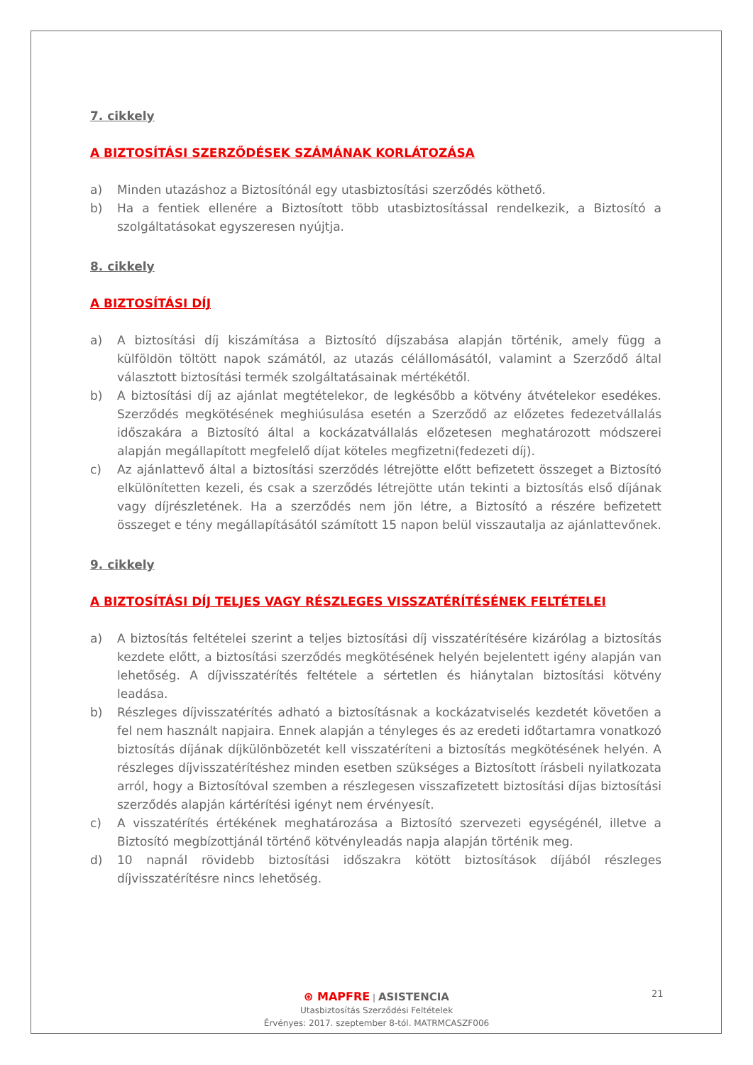7. cikkely
A BIZTOSÍTÁSI SZERZŐDÉSEK SZÁMÁNAK KORLÁTOZÁSA
a) Minden utazáshoz a Biztosítónál egy utasbiztosítási szerződés köthető.
b) Ha a fentiek ellenére a Biztosított több utasbiztosítással rendelkezik, a Biztosító a szolgáltatásokat egyszeresen nyújtja.
8. cikkely
A BIZTOSÍTÁSI DÍJ
a) A biztosítási díj kiszámítása a Biztosító díjszabása alapján történik, amely függ a külföldön töltött napok számától, az utazás célállomásától, valamint a Szerződő által választott biztosítási termék szolgáltatásainak mértékétől.
b) A biztosítási díj az ajánlat megtételekor, de legkésőbb a kötvény átvételekor esedékes. Szerződés megkötésének meghiúsulása esetén a Szerződő az előzetes fedezetvállalás időszakára a Biztosító által a kockázatvállalás előzetesen meghatározott módszerei alapján megállapított megfelelő díjat köteles megfizetni(fedezeti díj).
c) Az ajánlattevő által a biztosítási szerződés létrejötte előtt befizetett összeget a Biztosító elkülönítetten kezeli, és csak a szerződés létrejötte után tekinti a biztosítás első díjának vagy díjrészletének. Ha a szerződés nem jön létre, a Biztosító a részére befizetett összeget e tény megállapításától számított 15 napon belül visszautalja az ajánlattevőnek.
9. cikkely
A BIZTOSÍTÁSI DÍJ TELJES VAGY RÉSZLEGES VISSZATÉRÍTÉSÉNEK FELTÉTELEI
a) A biztosítás feltételei szerint a teljes biztosítási díj visszatérítésére kizárólag a biztosítás kezdete előtt, a biztosítási szerződés megkötésének helyén bejelentett igény alapján van lehetőség. A díjvisszatérítés feltétele a sértetlen és hiánytalan biztosítási kötvény leadása.
b) Részleges díjvisszatérítés adható a biztosításnak a kockázatviselés kezdetét követően a fel nem használt napjaira. Ennek alapján a tényleges és az eredeti időtartamra vonatkozó biztosítás díjának díjkülönbözetét kell visszatéríteni a biztosítás megkötésének helyén. A részleges díjvisszatérítéshez minden esetben szükséges a Biztosított írásbeli nyilatkozata arról, hogy a Biztosítóval szemben a részlegesen visszafizetett biztosítási díjas biztosítási szerződés alapján kártérítési igényt nem érvényesít.
c) A visszatérítés értékének meghatározása a Biztosító szervezeti egységénél, illetve a Biztosító megbízottjánál történő kötvényleadás napja alapján történik meg.
d) 10 napnál rövidebb biztosítási időszakra kötött biztosítások díjából részleges díjvisszatérítésre nincs lehetőség.
⊛ MAPFRE | ASISTENCIA
Utasbiztosítás Szerződési Feltételek
Érvényes: 2017. szeptember 8-tól. MATRMCASZF006
21